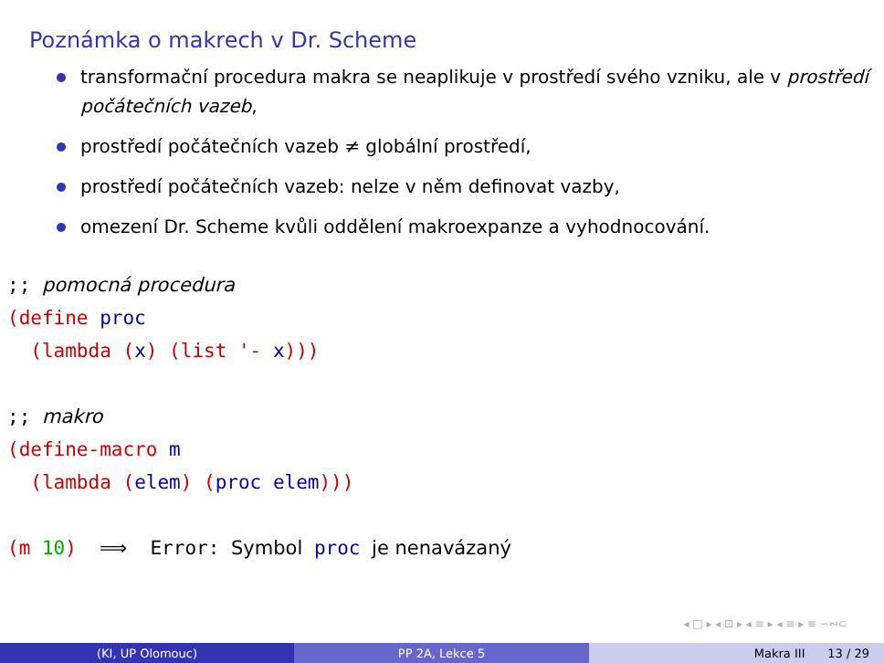Poznámka o makrech v Dr. Scheme
transformační procedura makra se neaplikuje v prostředí svého vzniku, ale v prostředí počátečních vazeb,
prostředí počátečních vazeb ≠ globální prostředí,
prostředí počátečních vazeb: nelze v něm definovat vazby,
omezení Dr. Scheme kvůli oddělení makroexpanze a vyhodnocování.
;; pomocná procedura
(define proc
  (lambda (x) (list '- x)))

;; makro
(define-macro m
  (lambda (elem) (proc elem)))

(m 10)  ⟹  Error: Symbol proc je nenavázaný
◂ □ ▸ ◂ ⊡ ▸ ◂ ≡ ▸ ◂ ≡ ▸ ≡ ∽∾⊂
(KI, UP Olomouc) PP 2A, Lekce 5 Makra III 13 / 29